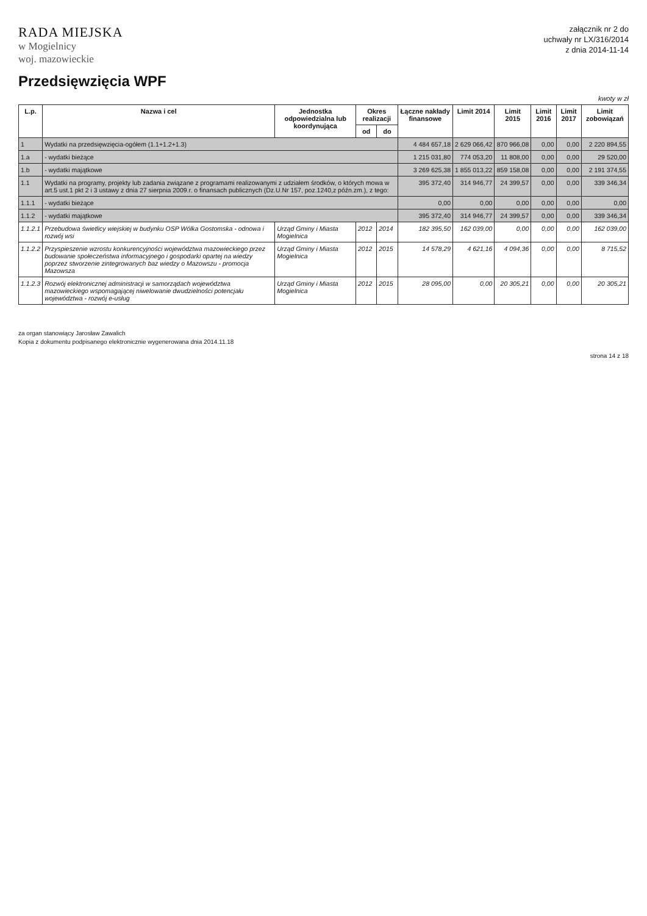RADA MIEJSKA
w Mogielnicy
woj. mazowieckie
załącznik nr 2 do
uchwały nr LX/316/2014
z dnia 2014-11-14
Przedsięwzięcia WPF
kwoty w zł
| L.p. | Nazwa i cel | Jednostka odpowiedzialna lub koordynująca | Okres realizacji | | Łączne nakłady finansowe | Limit 2014 | Limit 2015 | Limit 2016 | Limit 2017 | Limit zobowiązań |
| --- | --- | --- | --- | --- | --- | --- | --- | --- | --- | --- |
| | | | od | do | | | | | | |
| 1 | Wydatki na przedsięwzięcia-ogółem (1.1+1.2+1.3) | | | | 4 484 657,18 | 2 629 066,42 | 870 966,08 | 0,00 | 0,00 | 2 220 894,55 |
| 1.a | - wydatki bieżące | | | | 1 215 031,80 | 774 053,20 | 11 808,00 | 0,00 | 0,00 | 29 520,00 |
| 1.b | - wydatki majątkowe | | | | 3 269 625,38 | 1 855 013,22 | 859 158,08 | 0,00 | 0,00 | 2 191 374,55 |
| 1.1 | Wydatki na programy, projekty lub zadania związane z programami realizowanymi z udziałem środków, o których mowa w art.5 ust.1 pkt 2 i 3 ustawy z dnia 27 sierpnia 2009.r. o finansach publicznych (Dz.U.Nr 157, poz.1240,z późn.zm.), z tego: | | | | 395 372,40 | 314 946,77 | 24 399,57 | 0,00 | 0,00 | 339 346,34 |
| 1.1.1 | - wydatki bieżące | | | | 0,00 | 0,00 | 0,00 | 0,00 | 0,00 | 0,00 |
| 1.1.2 | - wydatki majątkowe | | | | 395 372,40 | 314 946,77 | 24 399,57 | 0,00 | 0,00 | 339 346,34 |
| 1.1.2.1 | Przebudowa świetlicy wiejskiej w budynku OSP Wólka Gostomska - odnowa i rozwój wsi | Urząd Gminy i Miasta Mogielnica | 2012 | 2014 | 182 395,50 | 162 039,00 | 0,00 | 0,00 | 0,00 | 162 039,00 |
| 1.1.2.2 | Przyspieszenie wzrostu konkurencyjności województwa mazowieckiego przez budowanie społeczeństwa informacyjnego i gospodarki opartej na wiedzy poprzez stworzenie zintegrowanych baz wiedzy o Mazowszu - promocja Mazowsza | Urząd Gminy i Miasta Mogielnica | 2012 | 2015 | 14 578,29 | 4 621,16 | 4 094,36 | 0,00 | 0,00 | 8 715,52 |
| 1.1.2.3 | Rozwój elektronicznej administracji w samorządach województwa mazowieckiego wspomagającej niwelowanie dwudzielności potencjału województwa - rozwój e-usług | Urząd Gminy i Miasta Mogielnica | 2012 | 2015 | 28 095,00 | 0,00 | 20 305,21 | 0,00 | 0,00 | 20 305,21 |
za organ stanowiący Jarosław Zawalich
Kopia z dokumentu podpisanego elektronicznie wygenerowana dnia 2014.11.18
strona 14 z 18